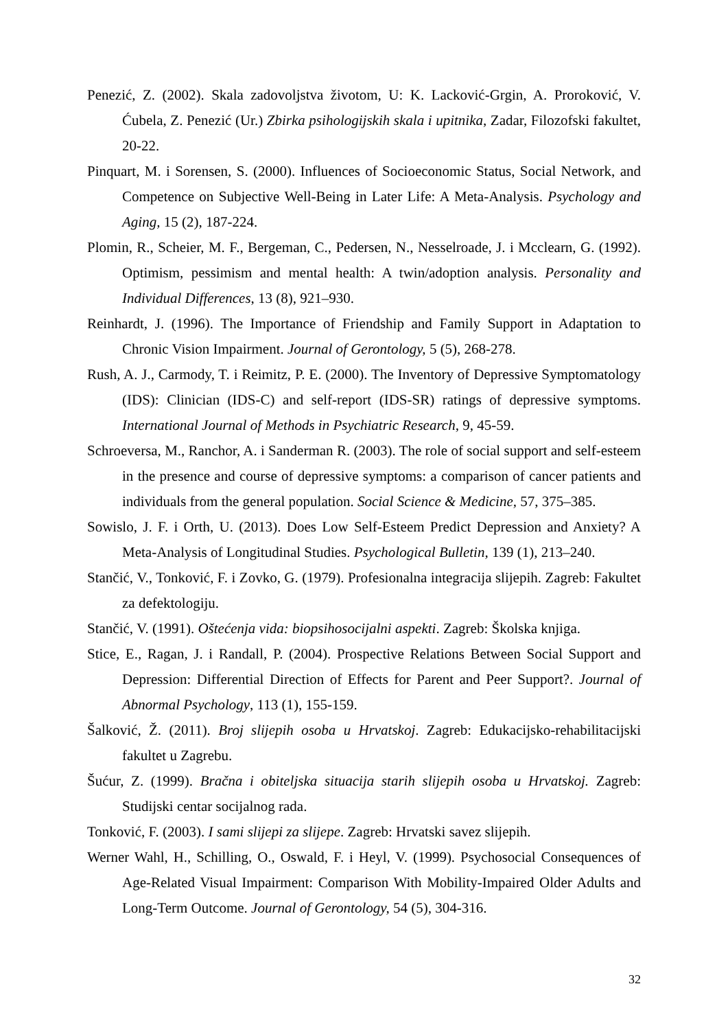Penezić, Z. (2002). Skala zadovoljstva životom, U: K. Lacković-Grgin, A. Proroković, V. Ćubela, Z. Penezić (Ur.) Zbirka psihologijskih skala i upitnika, Zadar, Filozofski fakultet, 20-22.
Pinquart, M. i Sorensen, S. (2000). Influences of Socioeconomic Status, Social Network, and Competence on Subjective Well-Being in Later Life: A Meta-Analysis. Psychology and Aging, 15 (2), 187-224.
Plomin, R., Scheier, M. F., Bergeman, C., Pedersen, N., Nesselroade, J. i Mcclearn, G. (1992). Optimism, pessimism and mental health: A twin/adoption analysis. Personality and Individual Differences, 13 (8), 921–930.
Reinhardt, J. (1996). The Importance of Friendship and Family Support in Adaptation to Chronic Vision Impairment. Journal of Gerontology, 5 (5), 268-278.
Rush, A. J., Carmody, T. i Reimitz, P. E. (2000). The Inventory of Depressive Symptomatology (IDS): Clinician (IDS-C) and self-report (IDS-SR) ratings of depressive symptoms. International Journal of Methods in Psychiatric Research, 9, 45-59.
Schroeversa, M., Ranchor, A. i Sanderman R. (2003). The role of social support and self-esteem in the presence and course of depressive symptoms: a comparison of cancer patients and individuals from the general population. Social Science & Medicine, 57, 375–385.
Sowislo, J. F. i Orth, U. (2013). Does Low Self-Esteem Predict Depression and Anxiety? A Meta-Analysis of Longitudinal Studies. Psychological Bulletin, 139 (1), 213–240.
Stančić, V., Tonković, F. i Zovko, G. (1979). Profesionalna integracija slijepih. Zagreb: Fakultet za defektologiju.
Stančić, V. (1991). Oštećenja vida: biopsihosocijalni aspekti. Zagreb: Školska knjiga.
Stice, E., Ragan, J. i Randall, P. (2004). Prospective Relations Between Social Support and Depression: Differential Direction of Effects for Parent and Peer Support?. Journal of Abnormal Psychology, 113 (1), 155-159.
Šalković, Ž. (2011). Broj slijepih osoba u Hrvatskoj. Zagreb: Edukacijsko-rehabilitacijski fakultet u Zagrebu.
Šućur, Z. (1999). Bračna i obiteljska situacija starih slijepih osoba u Hrvatskoj. Zagreb: Studijski centar socijalnog rada.
Tonković, F. (2003). I sami slijepi za slijepe. Zagreb: Hrvatski savez slijepih.
Werner Wahl, H., Schilling, O., Oswald, F. i Heyl, V. (1999). Psychosocial Consequences of Age-Related Visual Impairment: Comparison With Mobility-Impaired Older Adults and Long-Term Outcome. Journal of Gerontology, 54 (5), 304-316.
32